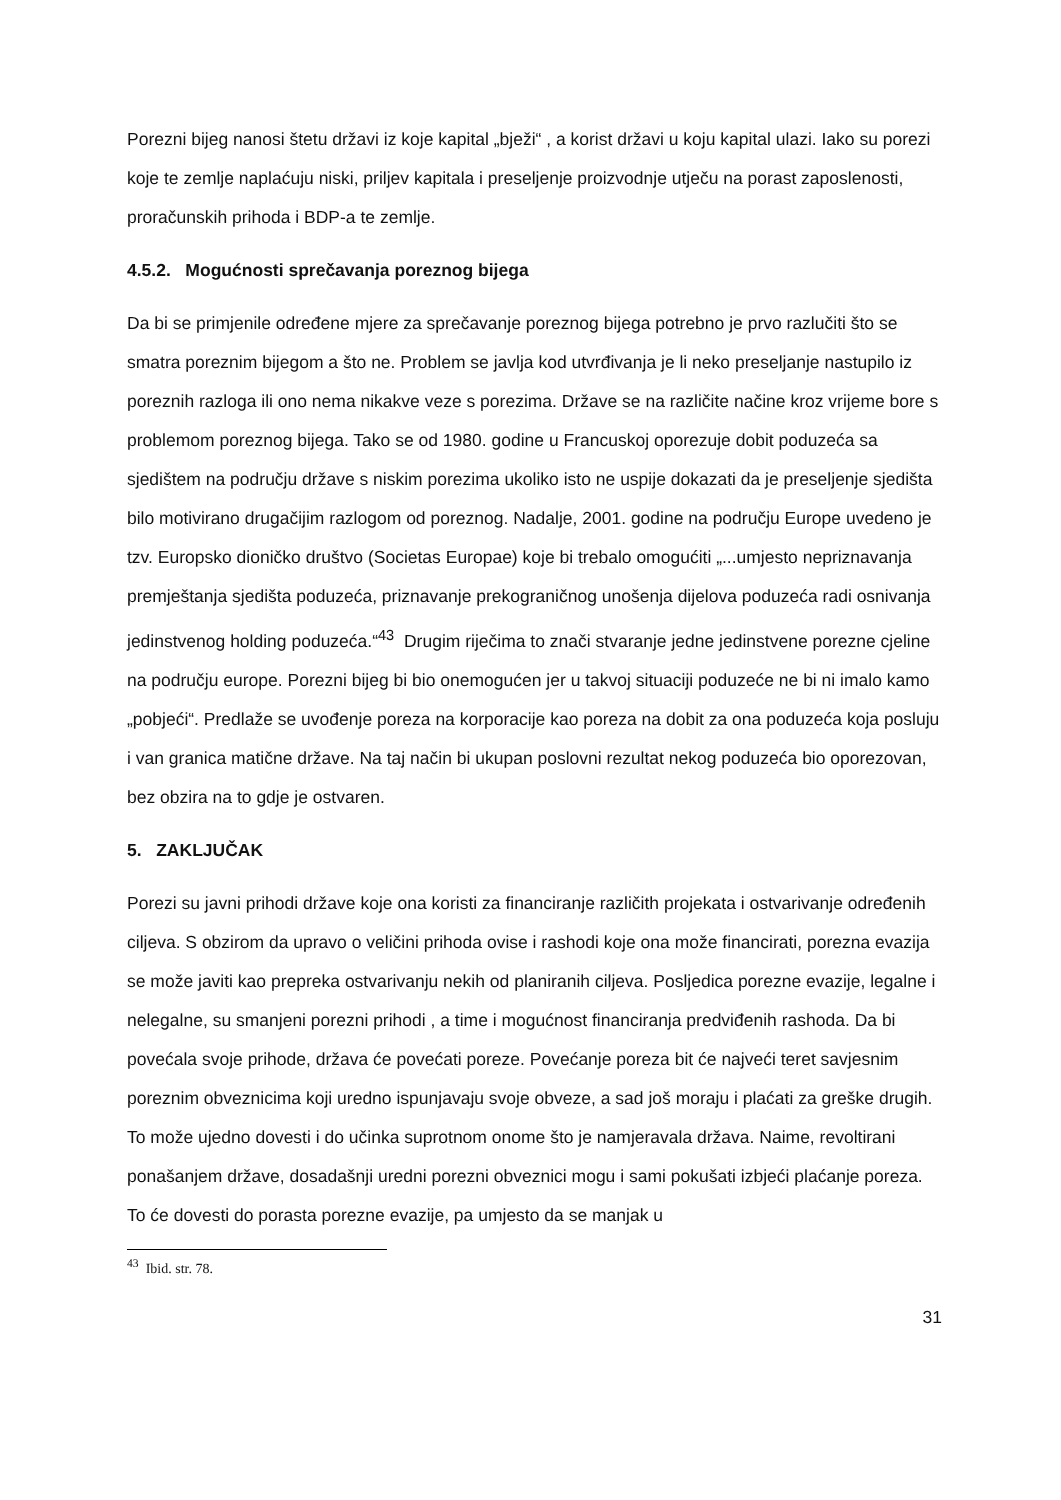Porezni bijeg nanosi štetu državi iz koje kapital „bježi“ , a korist državi u koju kapital ulazi. Iako su porezi koje te zemlje naplaćuju niski, priljev kapitala i preseljenje proizvodnje utječu na porast zaposlenosti, proračunskih prihoda i BDP-a te zemlje.
4.5.2. Mogućnosti sprečavanja poreznog bijega
Da bi se primjenile određene mjere za sprečavanje poreznog bijega potrebno je prvo razlučiti što se smatra poreznim bijegom a što ne. Problem se javlja kod utvrđivanja je li neko preseljanje nastupilo iz poreznih razloga ili ono nema nikakve veze s porezima. Države se na različite načine kroz vrijeme bore s problemom poreznog bijega. Tako se od 1980. godine u Francuskoj oporezuje dobit poduzeća sa sjedištem na području države s niskim porezima ukoliko isto ne uspije dokazati da je preseljenje sjedišta bilo motivirano drugačijim razlogom od poreznog. Nadalje, 2001. godine na području Europe uvedeno je tzv. Europsko dioničko društvo (Societas Europae) koje bi trebalo omogućiti „...umjesto nepriznavanja premještanja sjedišta poduzeća, priznavanje prekograničnog unošenja dijelova poduzeća radi osnivanja jedinstvenog holding poduzeća.“<sup>43</sup> Drugim riječima to znači stvaranje jedne jedinstvene porezne cjeline na području europe. Porezni bijeg bi bio onemogućen jer u takvoj situaciji poduzeće ne bi ni imalo kamo „pobjeći“. Predlaže se uvođenje poreza na korporacije kao poreza na dobit za ona poduzeća koja posluju i van granica matične države. Na taj način bi ukupan poslovni rezultat nekog poduzeća bio oporezovan, bez obzira na to gdje je ostvaren.
5. ZAKLJUČAK
Porezi su javni prihodi države koje ona koristi za financiranje različith projekata i ostvarivanje određenih ciljeva. S obzirom da upravo o veličini prihoda ovise i rashodi koje ona može financirati, porezna evazija se može javiti kao prepreka ostvarivanju nekih od planiranih ciljeva. Posljedica porezne evazije, legalne i nelegalne, su smanjeni porezni prihodi , a time i mogućnost financiranja predviđenih rashoda. Da bi povećala svoje prihode, država će povećati poreze. Povećanje poreza bit će najveći teret savjesnim poreznim obveznicima koji uredno ispunjavaju svoje obveze, a sad još moraju i plaćati za greške drugih. To može ujedno dovesti i do učinka suprotnom onome što je namjeravala država. Naime, revoltirani ponašanjem države, dosadašnji uredni porezni obveznici mogu i sami pokušati izbjeći plaćanje poreza. To će dovesti do porasta porezne evazije, pa umjesto da se manjak u
<sup>43</sup> Ibid. str. 78.
31